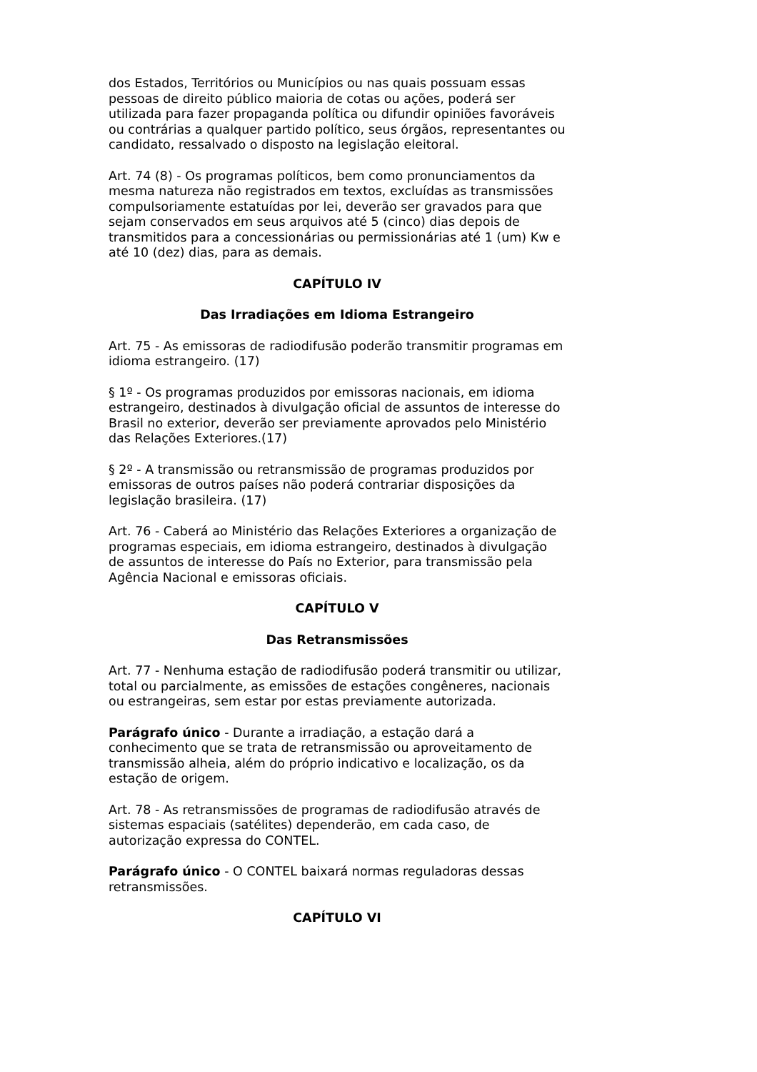dos Estados, Territórios ou Municípios ou nas quais possuam essas pessoas de direito público maioria de cotas ou ações, poderá ser utilizada para fazer propaganda política ou difundir opiniões favoráveis ou contrárias a qualquer partido político, seus órgãos, representantes ou candidato, ressalvado o disposto na legislação eleitoral.
Art. 74 (8) - Os programas políticos, bem como pronunciamentos da mesma natureza não registrados em textos, excluídas as transmissões compulsoriamente estatuídas por lei, deverão ser gravados para que sejam conservados em seus arquivos até 5 (cinco) dias depois de transmitidos para a concessionárias ou permissionárias até 1 (um) Kw e até 10 (dez) dias, para as demais.
CAPÍTULO IV
Das Irradiações em Idioma Estrangeiro
Art. 75 - As emissoras de radiodifusão poderão transmitir programas em idioma estrangeiro. (17)
§ 1º - Os programas produzidos por emissoras nacionais, em idioma estrangeiro, destinados à divulgação oficial de assuntos de interesse do Brasil no exterior, deverão ser previamente aprovados pelo Ministério das Relações Exteriores.(17)
§ 2º - A transmissão ou retransmissão de programas produzidos por emissoras de outros países não poderá contrariar disposições da legislação brasileira. (17)
Art. 76 - Caberá ao Ministério das Relações Exteriores a organização de programas especiais, em idioma estrangeiro, destinados à divulgação de assuntos de interesse do País no Exterior, para transmissão pela Agência Nacional e emissoras oficiais.
CAPÍTULO V
Das Retransmissões
Art. 77 - Nenhuma estação de radiodifusão poderá transmitir ou utilizar, total ou parcialmente, as emissões de estações congêneres, nacionais ou estrangeiras, sem estar por estas previamente autorizada.
Parágrafo único - Durante a irradiação, a estação dará a conhecimento que se trata de retransmissão ou aproveitamento de transmissão alheia, além do próprio indicativo e localização, os da estação de origem.
Art. 78 - As retransmissões de programas de radiodifusão através de sistemas espaciais (satélites) dependerão, em cada caso, de autorização expressa do CONTEL.
Parágrafo único - O CONTEL baixará normas reguladoras dessas retransmissões.
CAPÍTULO VI